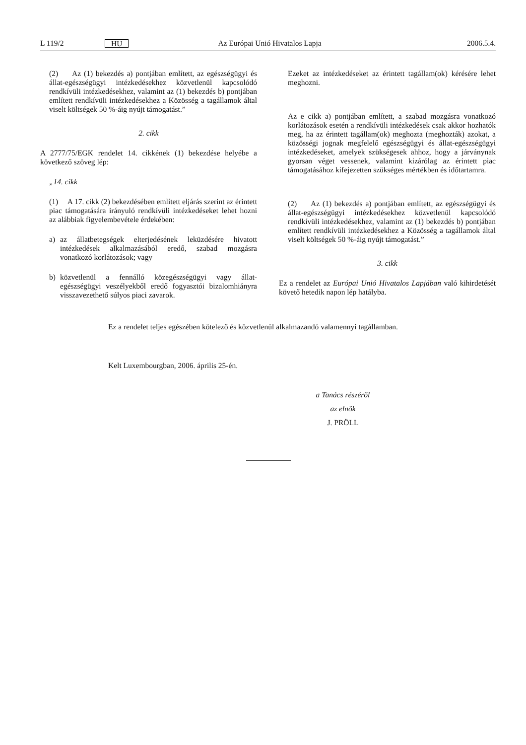L 119/2 HU Az Európai Unió Hivatalos Lapja 2006.5.4.
(2) Az (1) bekezdés a) pontjában említett, az egészségügyi és állat-egészségügyi intézkedésekhez közvetlenül kapcsolódó rendkívüli intézkedésekhez, valamint az (1) bekezdés b) pontjában említett rendkívüli intézkedésekhez a Közösség a tagállamok által viselt költségek 50 %-áig nyújt támogatást.”
2. cikk
A 2777/75/EGK rendelet 14. cikkének (1) bekezdése helyébe a következő szöveg lép:
„14. cikk
(1) A 17. cikk (2) bekezdésében említett eljárás szerint az érintett piac támogatására irányuló rendkívüli intézkedéseket lehet hozni az alábbiak figyelembevétele érdekében:
a) az állatbetegségek elterjedésének leküzdésére hivatott intézkedések alkalmazásából eredő, szabad mozgásra vonatkozó korlátozások; vagy
b) közvetlenül a fennálló közegészségügyi vagy állat-egészségügyi veszélyekből eredő fogyasztói bizalomhiányra visszavezethető súlyos piaci zavarok.
Ezeket az intézkedéseket az érintett tagállam(ok) kérésére lehet meghozni.
Az e cikk a) pontjában említett, a szabad mozgásra vonatkozó korlátozások esetén a rendkívüli intézkedések csak akkor hozhatók meg, ha az érintett tagállam(ok) meghozta (meghozták) azokat, a közösségi jognak megfelelő egészségügyi és állat-egészségügyi intézkedéseket, amelyek szükségesek ahhoz, hogy a járványnak gyorsan véget vessenek, valamint kizárólag az érintett piac támogatásához kifejezetten szükséges mértékben és időtartamra.
(2) Az (1) bekezdés a) pontjában említett, az egészségügyi és állat-egészségügyi intézkedésekhez közvetlenül kapcsolódó rendkívüli intézkedésekhez, valamint az (1) bekezdés b) pontjában említett rendkívüli intézkedésekhez a Közösség a tagállamok által viselt költségek 50 %-áig nyújt támogatást.”
3. cikk
Ez a rendelet az Európai Unió Hivatalos Lapjában való kihirdetését követő hetedik napon lép hatályba.
Ez a rendelet teljes egészében kötelező és közvetlenül alkalmazandó valamennyi tagállamban.
Kelt Luxembourgban, 2006. április 25-én.
a Tanács részéről
az elnök
J. PRÖLL